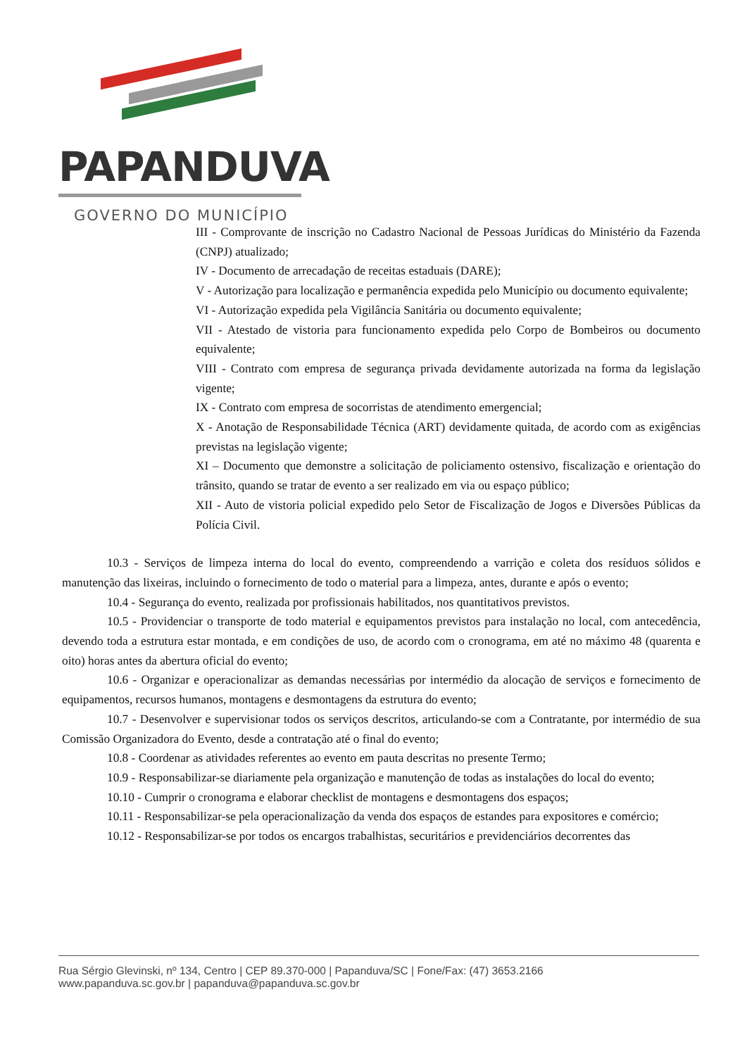PAPANDUVA
GOVERNO DO MUNICÍPIO
III - Comprovante de inscrição no Cadastro Nacional de Pessoas Jurídicas do Ministério da Fazenda (CNPJ) atualizado;
IV - Documento de arrecadação de receitas estaduais (DARE);
V - Autorização para localização e permanência expedida pelo Município ou documento equivalente;
VI - Autorização expedida pela Vigilância Sanitária ou documento equivalente;
VII - Atestado de vistoria para funcionamento expedida pelo Corpo de Bombeiros ou documento equivalente;
VIII - Contrato com empresa de segurança privada devidamente autorizada na forma da legislação vigente;
IX - Contrato com empresa de socorristas de atendimento emergencial;
X - Anotação de Responsabilidade Técnica (ART) devidamente quitada, de acordo com as exigências previstas na legislação vigente;
XI – Documento que demonstre a solicitação de policiamento ostensivo, fiscalização e orientação do trânsito, quando se tratar de evento a ser realizado em via ou espaço público;
XII - Auto de vistoria policial expedido pelo Setor de Fiscalização de Jogos e Diversões Públicas da Polícia Civil.
10.3 - Serviços de limpeza interna do local do evento, compreendendo a varrição e coleta dos resíduos sólidos e manutenção das lixeiras, incluindo o fornecimento de todo o material para a limpeza, antes, durante e após o evento;
10.4 - Segurança do evento, realizada por profissionais habilitados, nos quantitativos previstos.
10.5 - Providenciar o transporte de todo material e equipamentos previstos para instalação no local, com antecedência, devendo toda a estrutura estar montada, e em condições de uso, de acordo com o cronograma, em até no máximo 48 (quarenta e oito) horas antes da abertura oficial do evento;
10.6 - Organizar e operacionalizar as demandas necessárias por intermédio da alocação de serviços e fornecimento de equipamentos, recursos humanos, montagens e desmontagens da estrutura do evento;
10.7 - Desenvolver e supervisionar todos os serviços descritos, articulando-se com a Contratante, por intermédio de sua Comissão Organizadora do Evento, desde a contratação até o final do evento;
10.8 - Coordenar as atividades referentes ao evento em pauta descritas no presente Termo;
10.9 - Responsabilizar-se diariamente pela organização e manutenção de todas as instalações do local do evento;
10.10 - Cumprir o cronograma e elaborar checklist de montagens e desmontagens dos espaços;
10.11 - Responsabilizar-se pela operacionalização da venda dos espaços de estandes para expositores e comércio;
10.12 - Responsabilizar-se por todos os encargos trabalhistas, securitários e previdenciários decorrentes das
Rua Sérgio Glevinski, nº 134, Centro | CEP 89.370-000 | Papanduva/SC | Fone/Fax: (47) 3653.2166
www.papanduva.sc.gov.br | papanduva@papanduva.sc.gov.br